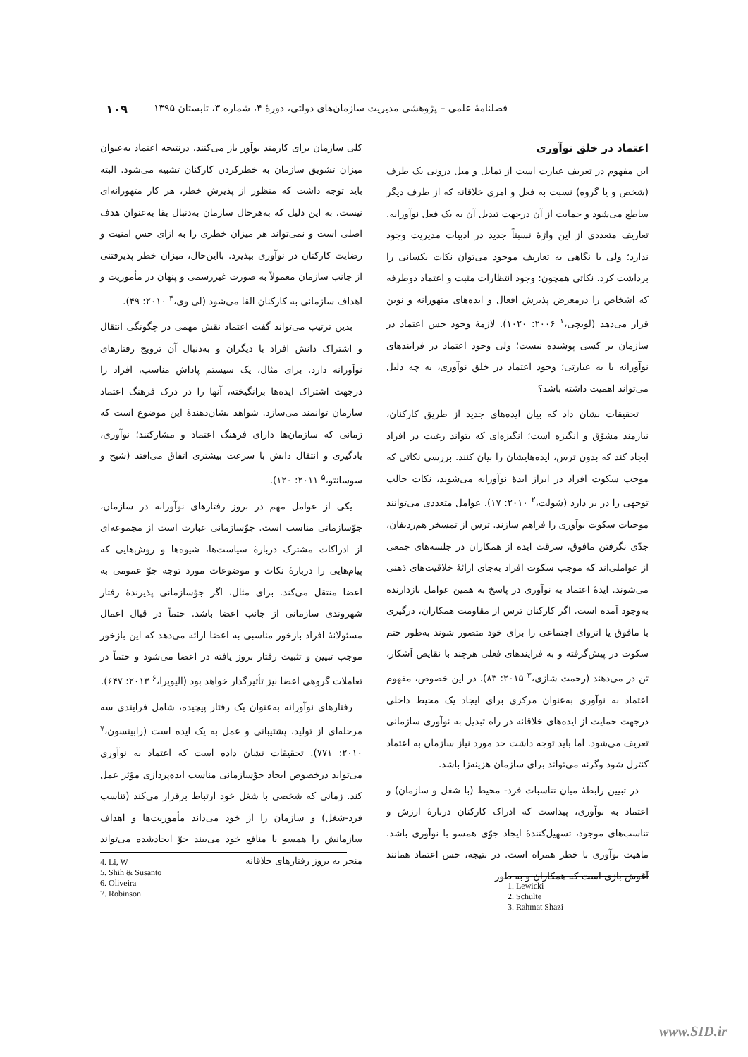فصلنامۀ علمی – پژوهشی مدیریت سازمان‌های دولتی، دورۀ ۴، شماره ۳، تابستان ۱۳۹۵ ۱۰۹
اعتماد در خلق نوآوری
این مفهوم در تعریف عبارت است از تمایل و میل درونی یک طرف (شخص و یا گروه) نسبت به فعل و امری خلاقانه که از طرف دیگر ساطع می‌شود و حمایت از آن درجهت تبدیل آن به یک فعل نوآورانه. تعاریف متعددی از این واژۀ نسبتاً جدید در ادبیات مدیریت وجود ندارد؛ ولی با نگاهی به تعاریف موجود می‌توان نکات یکسانی را برداشت کرد. نکاتی همچون: وجود انتظارات مثبت و اعتماد دوطرفه که اشخاص را درمعرض پذیرش افعال و ایده‌های متهورانه و نوین قرار می‌دهد (لویچی،<sup>۱</sup> ۲۰۰۶: ۱۰۲۰). لازمۀ وجود حس اعتماد در سازمان بر کسی پوشیده نیست؛ ولی وجود اعتماد در فرایندهای نوآورانه یا به عبارتی؛ وجود اعتماد در خلق نوآوری، به چه دلیل می‌تواند اهمیت داشته باشد؟
تحقیقات نشان داد که بیان ایده‌های جدید از طریق کارکنان، نیازمند مشوّق و انگیزه است؛ انگیزه‌ای که بتواند رغبت در افراد ایجاد کند که بدون ترس، ایده‌هایشان را بیان کنند. بررسی نکاتی که موجب سکوت افراد در ابراز ایدۀ نوآورانه می‌شوند، نکات جالب توجهی را در بر دارد (شولت،<sup>۲</sup> ۲۰۱۰: ۱۷). عوامل متعددی می‌توانند موجبات سکوت نوآوری را فراهم سازند. ترس از تمسخر هم‌ردیفان، جدّی نگرفتن مافوق، سرقت ایده از همکاران در جلسه‌های جمعی از عواملی‌اند که موجب سکوت افراد به‌جای ارائۀ خلاقیت‌های ذهنی می‌شوند. ایدۀ اعتماد به نوآوری در پاسخ به همین عوامل بازدارنده به‌وجود آمده است. اگر کارکنان ترس از مقاومت همکاران، درگیری با مافوق یا انزوای اجتماعی را برای خود متصور شوند به‌طور حتم سکوت در پیش‌گرفته و به فرایندهای فعلی هرچند با نقایص آشکار، تن در می‌دهند (رحمت شازی،<sup>۳</sup> ۲۰۱۵: ۸۳). در این خصوص، مفهوم اعتماد به نوآوری به‌عنوان مرکزی برای ایجاد یک محیط داخلی درجهت حمایت از ایده‌های خلاقانه در راه تبدیل به نوآوری سازمانی تعریف می‌شود. اما باید توجه داشت حد مورد نیاز سازمان به اعتماد کنترل شود وگرنه می‌تواند برای سازمان هزینه‌زا باشد.
در تبیین رابطۀ میان تناسبات فرد- محیط (با شغل و سازمان) و اعتماد به نوآوری، پیداست که ادراک کارکنان دربارۀ ارزش و تناسب‌های موجود، تسهیل‌کنندۀ ایجاد جوّی همسو با نوآوری باشد. ماهیت نوآوری با خطر همراه است. در نتیجه، حس اعتماد همانند آغوش بازی است که همکاران و به طور
کلی سازمان برای کارمند نوآور باز می‌کنند. درنتیجه اعتماد به‌عنوان میزان تشویق سازمان به خطرکردن کارکنان تشبیه می‌شود. البته باید توجه داشت که منظور از پذیرش خطر، هر کار متهورانه‌ای نیست. به این دلیل که به‌هرحال سازمان به‌دنبال بقا به‌عنوان هدف اصلی است و نمی‌تواند هر میزان خطری را به ازای حس امنیت و رضایت کارکنان در نوآوری بپذیرد. بااین‌حال، میزان خطر پذیرفتنی از جانب سازمان معمولاً به صورت غیررسمی و پنهان در مأموریت و اهداف سازمانی به کارکنان القا می‌شود (لی وی،<sup>۴</sup> ۲۰۱۰: ۴۹).
بدین ترتیب می‌تواند گفت اعتماد نقش مهمی در چگونگی انتقال و اشتراک دانش افراد با دیگران و به‌دنبال آن ترویج رفتارهای نوآورانه دارد. برای مثال، یک سیستم پاداش مناسب، افراد را درجهت اشتراک ایده‌ها برانگیخته، آنها را در درک فرهنگ اعتماد سازمان توانمند می‌سازد. شواهد نشان‌دهندۀ این موضوع است که زمانی که سازمان‌ها دارای فرهنگ اعتماد و مشارکتند؛ نوآوری، یادگیری و انتقال دانش با سرعت بیشتری اتفاق می‌افتد (شیح و سوسانتو،<sup>۵</sup> ۲۰۱۱: ۱۲۰).
یکی از عوامل مهم در بروز رفتارهای نوآورانه در سازمان، جوّسازمانی مناسب است. جوّسازمانی عبارت است از مجموعه‌ای از ادراکات مشترک دربارۀ سیاست‌ها، شیوه‌ها و روش‌هایی که پیام‌هایی را دربارۀ نکات و موضوعات مورد توجه جوّ عمومی به اعضا منتقل می‌کند. برای مثال، اگر جوّسازمانی پذیرندۀ رفتار شهروندی سازمانی از جانب اعضا باشد. حتماً در قبال اعمال مسئولانۀ افراد بازخور مناسبی به اعضا ارائه می‌دهد که این بازخور موجب تبیین و تثبیت رفتار بروز یافته در اعضا می‌شود و حتماً در تعاملات گروهی اعضا نیز تأثیرگذار خواهد بود (الیویرا،<sup>۶</sup> ۲۰۱۳: ۶۴۷).
رفتارهای نوآورانه به‌عنوان یک رفتار پیچیده، شامل فرایندی سه مرحله‌ای از تولید، پشتیبانی و عمل به یک ایده است (رابینسون،<sup>۷</sup> ۲۰۱۰: ۷۷۱). تحقیقات نشان داده است که اعتماد به نوآوری می‌تواند درخصوص ایجاد جوّسازمانی مناسب ایده‌پردازی مؤثر عمل کند. زمانی که شخصی با شغل خود ارتباط برقرار می‌کند (تناسب فرد-شغل) و سازمان را از خود می‌داند مأموریت‌ها و اهداف سازمانش را همسو با منافع خود می‌بیند جوّ ایجادشده می‌تواند منجر به بروز رفتارهای خلاقانه
1. Lewicki
2. Schulte
3. Rahmat Shazi
4. Li, W
5. Shih & Susanto
6. Oliveira
7. Robinson
www.SID.ir